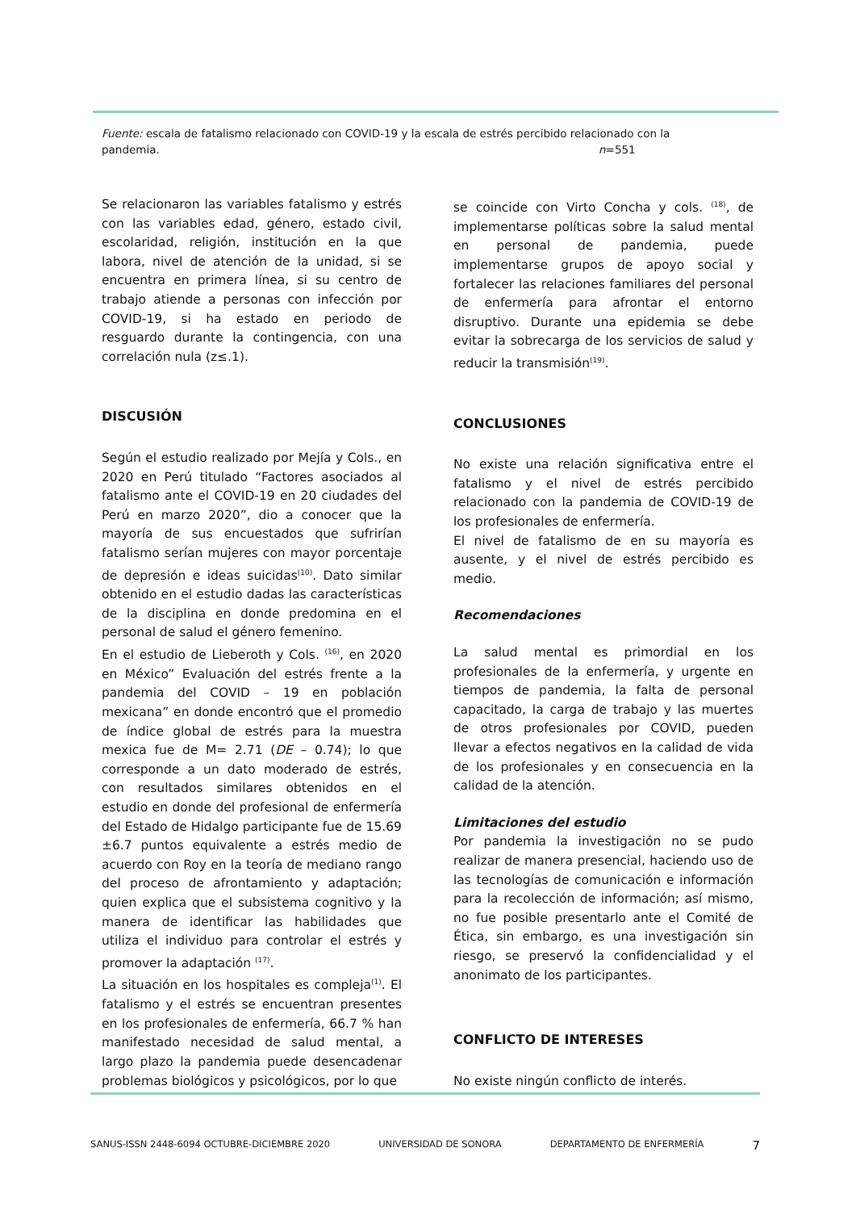Fuente: escala de fatalismo relacionado con COVID-19 y la escala de estrés percibido relacionado con la pandemia. n=551
Se relacionaron las variables fatalismo y estrés con las variables edad, género, estado civil, escolaridad, religión, institución en la que labora, nivel de atención de la unidad, si se encuentra en primera línea, si su centro de trabajo atiende a personas con infección por COVID-19, si ha estado en periodo de resguardo durante la contingencia, con una correlación nula (z≤.1).
DISCUSIÓN
Según el estudio realizado por Mejía y Cols., en 2020 en Perú titulado “Factores asociados al fatalismo ante el COVID-19 en 20 ciudades del Perú en marzo 2020”, dio a conocer que la mayoría de sus encuestados que sufrirían fatalismo serían mujeres con mayor porcentaje de depresión e ideas suicidas<sup>(10)</sup>. Dato similar obtenido en el estudio dadas las características de la disciplina en donde predomina en el personal de salud el género femenino.
En el estudio de Lieberoth y Cols. <sup>(16)</sup>, en 2020 en México” Evaluación del estrés frente a la pandemia del COVID – 19 en población mexicana” en donde encontró que el promedio de índice global de estrés para la muestra mexica fue de M= 2.71 (DE – 0.74); lo que corresponde a un dato moderado de estrés, con resultados similares obtenidos en el estudio en donde del profesional de enfermería del Estado de Hidalgo participante fue de 15.69 ±6.7 puntos equivalente a estrés medio de acuerdo con Roy en la teoría de mediano rango del proceso de afrontamiento y adaptación; quien explica que el subsistema cognitivo y la manera de identificar las habilidades que utiliza el individuo para controlar el estrés y promover la adaptación <sup>(17)</sup>.
La situación en los hospitales es compleja<sup>(1)</sup>. El fatalismo y el estrés se encuentran presentes en los profesionales de enfermería, 66.7 % han manifestado necesidad de salud mental, a largo plazo la pandemia puede desencadenar problemas biológicos y psicológicos, por lo que
se coincide con Virto Concha y cols. <sup>(18)</sup>, de implementarse políticas sobre la salud mental en personal de pandemia, puede implementarse grupos de apoyo social y fortalecer las relaciones familiares del personal de enfermería para afrontar el entorno disruptivo. Durante una epidemia se debe evitar la sobrecarga de los servicios de salud y reducir la transmisión<sup>(19)</sup>.
CONCLUSIONES
No existe una relación significativa entre el fatalismo y el nivel de estrés percibido relacionado con la pandemia de COVID-19 de los profesionales de enfermería.
El nivel de fatalismo de en su mayoría es ausente, y el nivel de estrés percibido es medio.
Recomendaciones
La salud mental es primordial en los profesionales de la enfermería, y urgente en tiempos de pandemia, la falta de personal capacitado, la carga de trabajo y las muertes de otros profesionales por COVID, pueden llevar a efectos negativos en la calidad de vida de los profesionales y en consecuencia en la calidad de la atención.
Limitaciones del estudio
Por pandemia la investigación no se pudo realizar de manera presencial, haciendo uso de las tecnologías de comunicación e información para la recolección de información; así mismo, no fue posible presentarlo ante el Comité de Ética, sin embargo, es una investigación sin riesgo, se preservó la confidencialidad y el anonimato de los participantes.
CONFLICTO DE INTERESES
No existe ningún conflicto de interés.
SANUS-ISSN 2448-6094 OCTUBRE-DICIEMBRE 2020 UNIVERSIDAD DE SONORA DEPARTAMENTO DE ENFERMERÍA 7